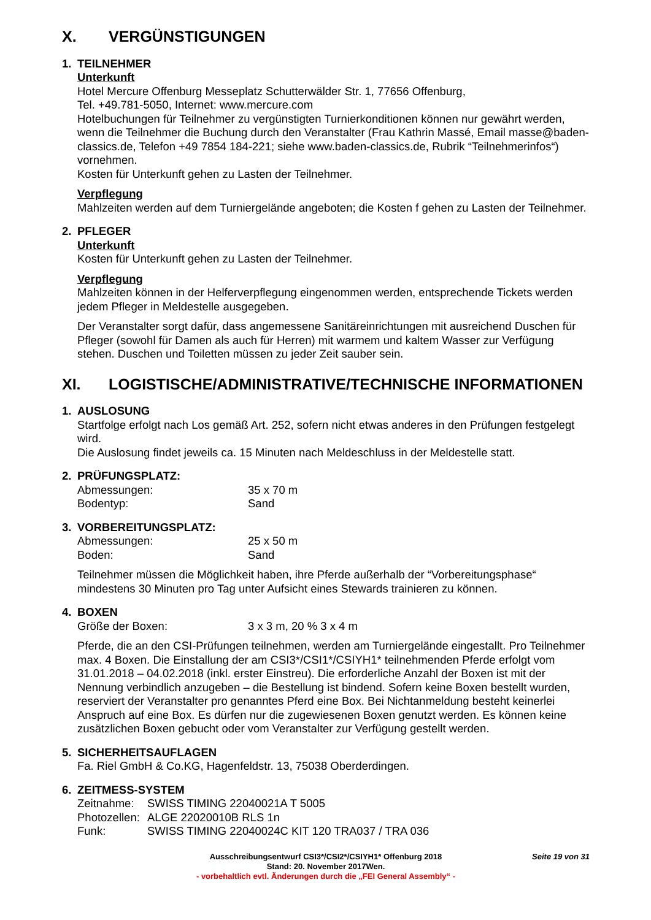X. VERGÜNSTIGUNGEN
1. TEILNEHMER
Unterkunft
Hotel Mercure Offenburg Messeplatz Schutterwälder Str. 1, 77656 Offenburg,
Tel. +49.781-5050, Internet: www.mercure.com
Hotelbuchungen für Teilnehmer zu vergünstigten Turnierkonditionen können nur gewährt werden, wenn die Teilnehmer die Buchung durch den Veranstalter (Frau Kathrin Massé, Email masse@baden-classics.de, Telefon +49 7854 184-221; siehe www.baden-classics.de, Rubrik “Teilnehmerinfos“) vornehmen.
Kosten für Unterkunft gehen zu Lasten der Teilnehmer.
Verpflegung
Mahlzeiten werden auf dem Turniergelände angeboten; die Kosten f gehen zu Lasten der Teilnehmer.
2. PFLEGER
Unterkunft
Kosten für Unterkunft gehen zu Lasten der Teilnehmer.
Verpflegung
Mahlzeiten können in der Helferverpflegung eingenommen werden, entsprechende Tickets werden jedem Pfleger in Meldestelle ausgegeben.
Der Veranstalter sorgt dafür, dass angemessene Sanitäreinrichtungen mit ausreichend Duschen für Pfleger (sowohl für Damen als auch für Herren) mit warmem und kaltem Wasser zur Verfügung stehen. Duschen und Toiletten müssen zu jeder Zeit sauber sein.
XI. LOGISTISCHE/ADMINISTRATIVE/TECHNISCHE INFORMATIONEN
1. AUSLOSUNG
Startfolge erfolgt nach Los gemäß Art. 252, sofern nicht etwas anderes in den Prüfungen festgelegt wird.
Die Auslosung findet jeweils ca. 15 Minuten nach Meldeschluss in der Meldestelle statt.
2. PRÜFUNGSPLATZ:
Abmessungen: 35 x 70 m
Bodentyp: Sand
3. VORBEREITUNGSPLATZ:
Abmessungen: 25 x 50 m
Boden: Sand
Teilnehmer müssen die Möglichkeit haben, ihre Pferde außerhalb der “Vorbereitungsphase“ mindestens 30 Minuten pro Tag unter Aufsicht eines Stewards trainieren zu können.
4. BOXEN
Größe der Boxen: 3 x 3 m, 20 % 3 x 4 m
Pferde, die an den CSI-Prüfungen teilnehmen, werden am Turniergelände eingestallt. Pro Teilnehmer max. 4 Boxen. Die Einstallung der am CSI3*/CSI1*/CSIYH1* teilnehmenden Pferde erfolgt vom 31.01.2018 – 04.02.2018 (inkl. erster Einstreu). Die erforderliche Anzahl der Boxen ist mit der Nennung verbindlich anzugeben – die Bestellung ist bindend. Sofern keine Boxen bestellt wurden, reserviert der Veranstalter pro genanntes Pferd eine Box. Bei Nichtanmeldung besteht keinerlei Anspruch auf eine Box. Es dürfen nur die zugewiesenen Boxen genutzt werden. Es können keine zusätzlichen Boxen gebucht oder vom Veranstalter zur Verfügung gestellt werden.
5. SICHERHEITSAUFLAGEN
Fa. Riel GmbH & Co.KG, Hagenfeldstr. 13, 75038 Oberderdingen.
6. ZEITMESS-SYSTEM
Zeitnahme: SWISS TIMING 22040021A T 5005
Photozellen:
ALGE 22020010B RLS 1n
Funk: SWISS TIMING 22040024C KIT 120 TRA037 / TRA 036
Seite 19 von 31
Ausschreibungsentwurf CSI3*/CSI2*/CSIYH1* Offenburg 2018
Stand: 20. November 2017Wen.
- vorbehaltlich evtl. Änderungen durch die „FEI General Assembly“ -